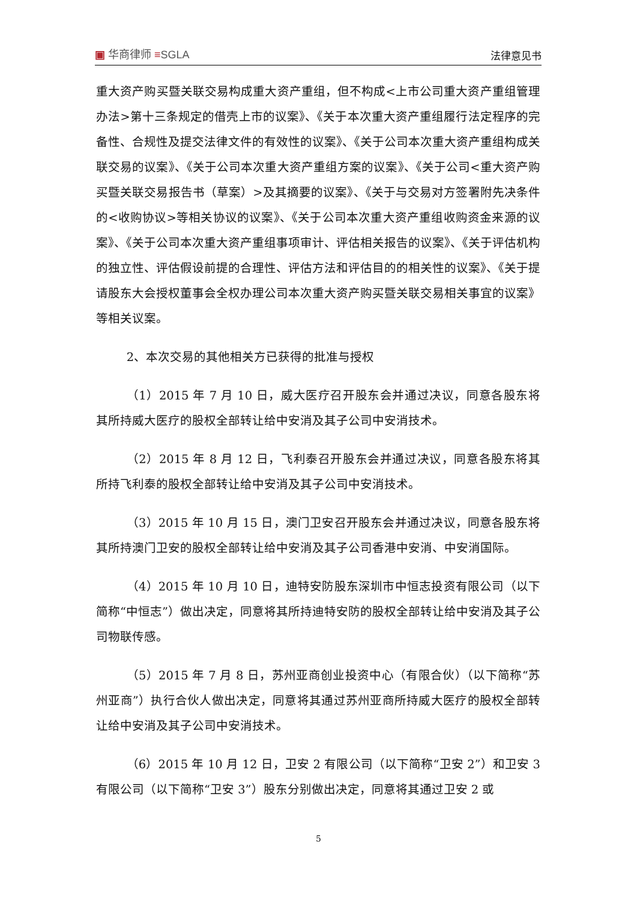▣ 华商律师 ≡SGLA 法律意见书
重大资产购买暨关联交易构成重大资产重组，但不构成<上市公司重大资产重组管理办法>第十三条规定的借壳上市的议案》、《关于本次重大资产重组履行法定程序的完备性、合规性及提交法律文件的有效性的议案》、《关于公司本次重大资产重组构成关联交易的议案》、《关于公司本次重大资产重组方案的议案》、《关于公司<重大资产购买暨关联交易报告书（草案）>及其摘要的议案》、《关于与交易对方签署附先决条件的<收购协议>等相关协议的议案》、《关于公司本次重大资产重组收购资金来源的议案》、《关于公司本次重大资产重组事项审计、评估相关报告的议案》、《关于评估机构的独立性、评估假设前提的合理性、评估方法和评估目的的相关性的议案》、《关于提请股东大会授权董事会全权办理公司本次重大资产购买暨关联交易相关事宜的议案》等相关议案。
2、本次交易的其他相关方已获得的批准与授权
（1）2015 年 7 月 10 日，威大医疗召开股东会并通过决议，同意各股东将其所持威大医疗的股权全部转让给中安消及其子公司中安消技术。
（2）2015 年 8 月 12 日，飞利泰召开股东会并通过决议，同意各股东将其所持飞利泰的股权全部转让给中安消及其子公司中安消技术。
（3）2015 年 10 月 15 日，澳门卫安召开股东会并通过决议，同意各股东将其所持澳门卫安的股权全部转让给中安消及其子公司香港中安消、中安消国际。
（4）2015 年 10 月 10 日，迪特安防股东深圳市中恒志投资有限公司（以下简称“中恒志”）做出决定，同意将其所持迪特安防的股权全部转让给中安消及其子公司物联传感。
（5）2015 年 7 月 8 日，苏州亚商创业投资中心（有限合伙）（以下简称“苏州亚商”）执行合伙人做出决定，同意将其通过苏州亚商所持威大医疗的股权全部转让给中安消及其子公司中安消技术。
（6）2015 年 10 月 12 日，卫安 2 有限公司（以下简称“卫安 2”）和卫安 3 有限公司（以下简称“卫安 3”）股东分别做出决定，同意将其通过卫安 2 或
5